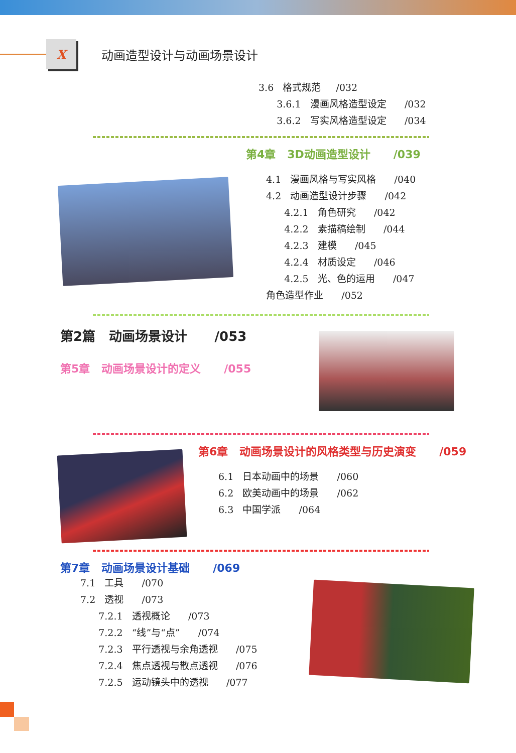X
动画造型设计与动画场景设计
3.6 格式规范 /032
3.6.1 漫画风格造型设定 /032
3.6.2 写实风格造型设定 /034
第4章 3D动画造型设计 /039
4.1 漫画风格与写实风格 /040
4.2 动画造型设计步骤 /042
4.2.1 角色研究 /042
4.2.2 素描稿绘制 /044
4.2.3 建模 /045
4.2.4 材质设定 /046
4.2.5 光、色的运用 /047
角色造型作业 /052
第2篇 动画场景设计 /053
第5章 动画场景设计的定义 /055
第6章 动画场景设计的风格类型与历史演变 /059
6.1 日本动画中的场景 /060
6.2 欧美动画中的场景 /062
6.3 中国学派 /064
第7章 动画场景设计基础 /069
7.1 工具 /070
7.2 透视 /073
7.2.1 透视概论 /073
7.2.2 “线”与“点” /074
7.2.3 平行透视与余角透视 /075
7.2.4 焦点透视与散点透视 /076
7.2.5 运动镜头中的透视 /077